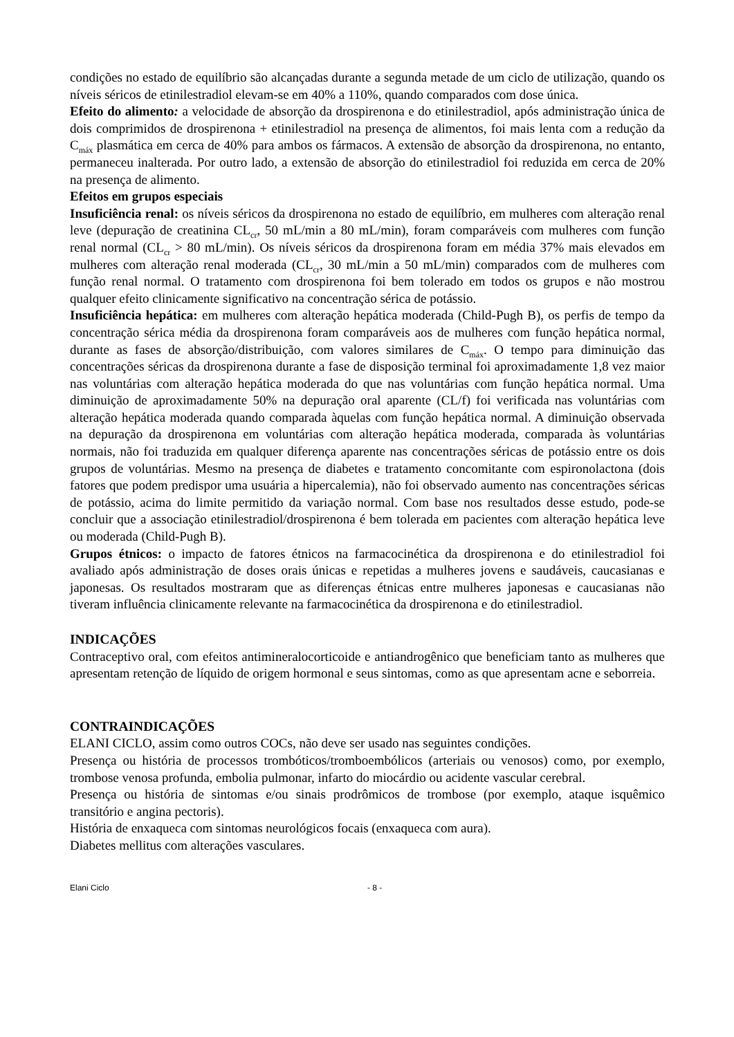condições no estado de equilíbrio são alcançadas durante a segunda metade de um ciclo de utilização, quando os níveis séricos de etinilestradiol elevam-se em 40% a 110%, quando comparados com dose única.
Efeito do alimento: a velocidade de absorção da drospirenona e do etinilestradiol, após administração única de dois comprimidos de drospirenona + etinilestradiol na presença de alimentos, foi mais lenta com a redução da C<sub>máx</sub> plasmática em cerca de 40% para ambos os fármacos. A extensão de absorção da drospirenona, no entanto, permaneceu inalterada. Por outro lado, a extensão de absorção do etinilestradiol foi reduzida em cerca de 20% na presença de alimento.
Efeitos em grupos especiais
Insuficiência renal: os níveis séricos da drospirenona no estado de equilíbrio, em mulheres com alteração renal leve (depuração de creatinina CL<sub>cr</sub>, 50 mL/min a 80 mL/min), foram comparáveis com mulheres com função renal normal (CL<sub>cr</sub> > 80 mL/min). Os níveis séricos da drospirenona foram em média 37% mais elevados em mulheres com alteração renal moderada (CL<sub>cr</sub>, 30 mL/min a 50 mL/min) comparados com de mulheres com função renal normal. O tratamento com drospirenona foi bem tolerado em todos os grupos e não mostrou qualquer efeito clinicamente significativo na concentração sérica de potássio.
Insuficiência hepática: em mulheres com alteração hepática moderada (Child-Pugh B), os perfis de tempo da concentração sérica média da drospirenona foram comparáveis aos de mulheres com função hepática normal, durante as fases de absorção/distribuição, com valores similares de C<sub>máx</sub>. O tempo para diminuição das concentrações séricas da drospirenona durante a fase de disposição terminal foi aproximadamente 1,8 vez maior nas voluntárias com alteração hepática moderada do que nas voluntárias com função hepática normal. Uma diminuição de aproximadamente 50% na depuração oral aparente (CL/f) foi verificada nas voluntárias com alteração hepática moderada quando comparada àquelas com função hepática normal. A diminuição observada na depuração da drospirenona em voluntárias com alteração hepática moderada, comparada às voluntárias normais, não foi traduzida em qualquer diferença aparente nas concentrações séricas de potássio entre os dois grupos de voluntárias. Mesmo na presença de diabetes e tratamento concomitante com espironolactona (dois fatores que podem predispor uma usuária a hipercalemia), não foi observado aumento nas concentrações séricas de potássio, acima do limite permitido da variação normal. Com base nos resultados desse estudo, pode-se concluir que a associação etinilestradiol/drospirenona é bem tolerada em pacientes com alteração hepática leve ou moderada (Child-Pugh B).
Grupos étnicos: o impacto de fatores étnicos na farmacocinética da drospirenona e do etinilestradiol foi avaliado após administração de doses orais únicas e repetidas a mulheres jovens e saudáveis, caucasianas e japonesas. Os resultados mostraram que as diferenças étnicas entre mulheres japonesas e caucasianas não tiveram influência clinicamente relevante na farmacocinética da drospirenona e do etinilestradiol.
INDICAÇÕES
Contraceptivo oral, com efeitos antimineralocorticoide e antiandrogênico que beneficiam tanto as mulheres que apresentam retenção de líquido de origem hormonal e seus sintomas, como as que apresentam acne e seborreia.
CONTRAINDICAÇÕES
ELANI CICLO, assim como outros COCs, não deve ser usado nas seguintes condições.
Presença ou história de processos trombóticos/tromboembólicos (arteriais ou venosos) como, por exemplo, trombose venosa profunda, embolia pulmonar, infarto do miocárdio ou acidente vascular cerebral.
Presença ou história de sintomas e/ou sinais prodrômicos de trombose (por exemplo, ataque isquêmico transitório e angina pectoris).
História de enxaqueca com sintomas neurológicos focais (enxaqueca com aura).
Diabetes mellitus com alterações vasculares.
Elani Ciclo - 8 -